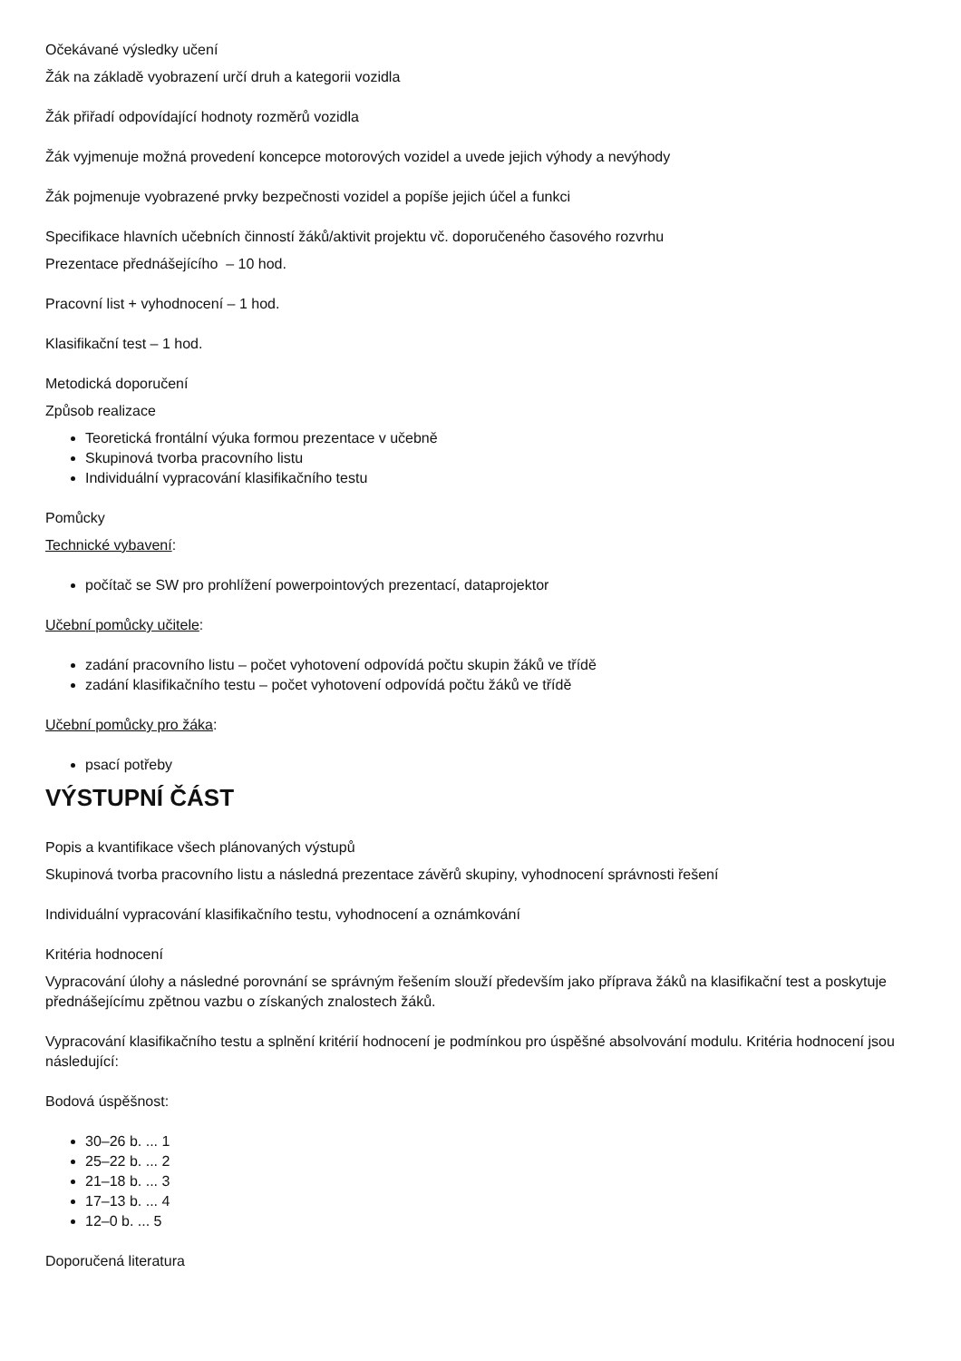Očekávané výsledky učení
Žák na základě vyobrazení určí druh a kategorii vozidla
Žák přiřadí odpovídající hodnoty rozměrů vozidla
Žák vyjmenuje možná provedení koncepce motorových vozidel a uvede jejich výhody a nevýhody
Žák pojmenuje vyobrazené prvky bezpečnosti vozidel a popíše jejich účel a funkci
Specifikace hlavních učebních činností žáků/aktivit projektu vč. doporučeného časového rozvrhu
Prezentace přednášejícího – 10 hod.
Pracovní list + vyhodnocení – 1 hod.
Klasifikační test – 1 hod.
Metodická doporučení
Způsob realizace
Teoretická frontální výuka formou prezentace v učebně
Skupinová tvorba pracovního listu
Individuální vypracování klasifikačního testu
Pomůcky
Technické vybavení:
počítač se SW pro prohlížení powerpointových prezentací, dataprojektor
Učební pomůcky učitele:
zadání pracovního listu – počet vyhotovení odpovídá počtu skupin žáků ve třídě
zadání klasifikačního testu – počet vyhotovení odpovídá počtu žáků ve třídě
Učební pomůcky pro žáka:
psací potřeby
VÝSTUPNÍ ČÁST
Popis a kvantifikace všech plánovaných výstupů
Skupinová tvorba pracovního listu a následná prezentace závěrů skupiny, vyhodnocení správnosti řešení
Individuální vypracování klasifikačního testu, vyhodnocení a oznámkování
Kritéria hodnocení
Vypracování úlohy a následné porovnání se správným řešením slouží především jako příprava žáků na klasifikační test a poskytuje přednášejícímu zpětnou vazbu o získaných znalostech žáků.
Vypracování klasifikačního testu a splnění kritérií hodnocení je podmínkou pro úspěšné absolvování modulu. Kritéria hodnocení jsou následující:
Bodová úspěšnost:
30–26 b. ... 1
25–22 b. ... 2
21–18 b. ... 3
17–13 b. ... 4
12–0 b. ... 5
Doporučená literatura